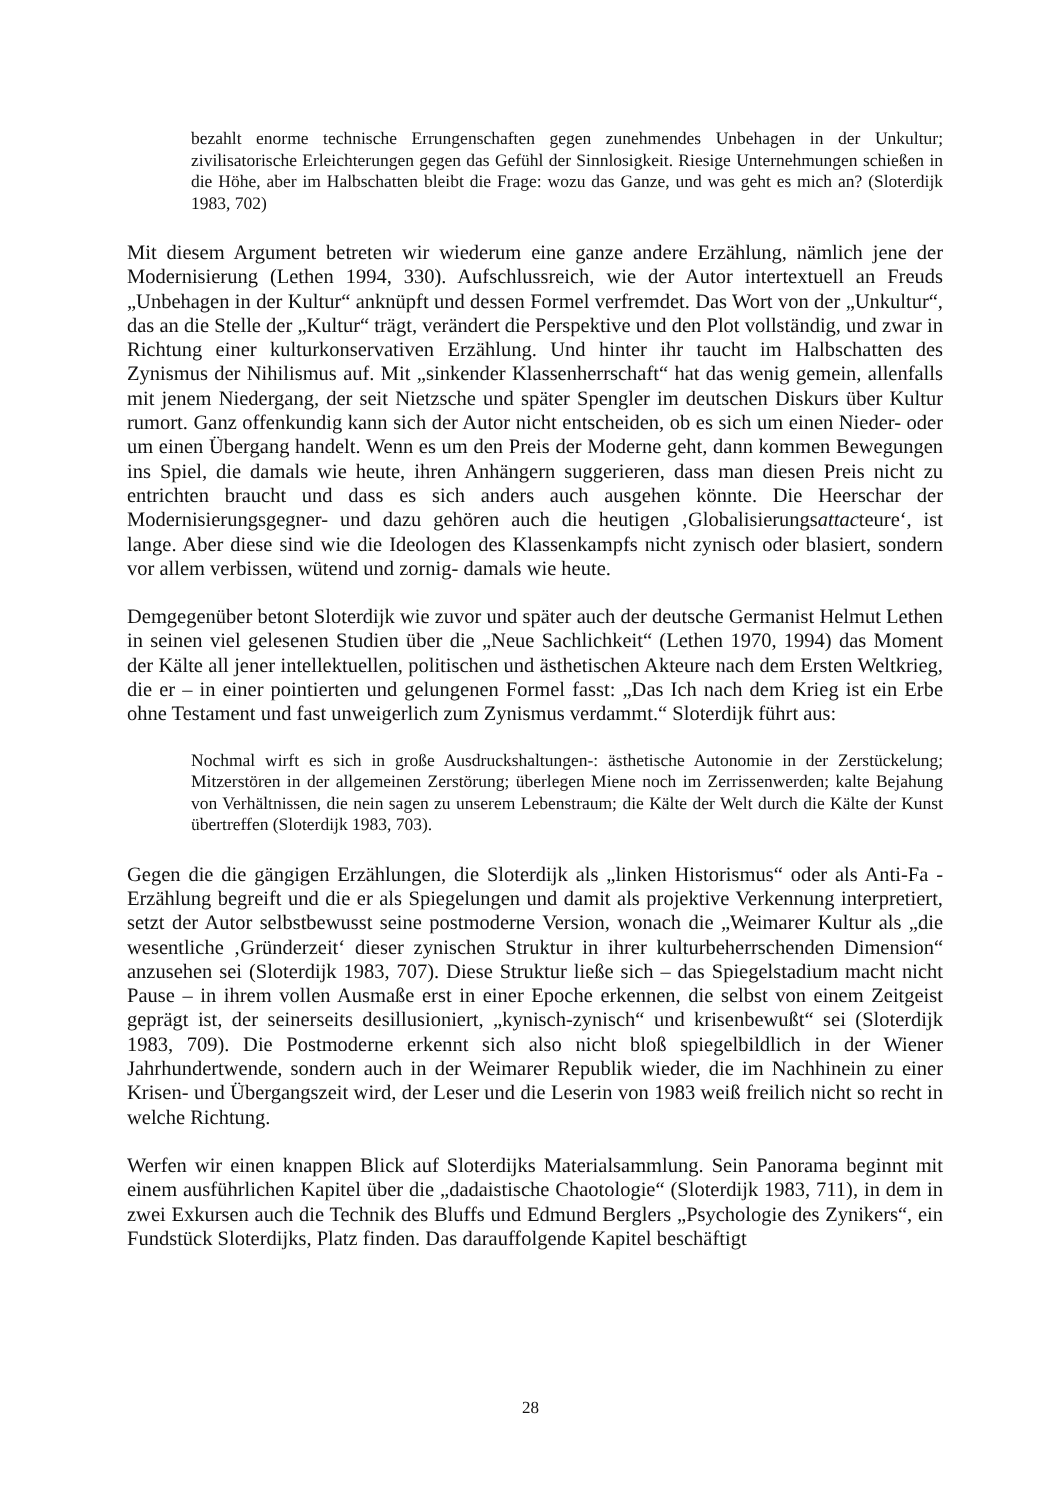bezahlt enorme technische Errungenschaften gegen zunehmendes Unbehagen in der Unkultur; zivilisatorische Erleichterungen gegen das Gefühl der Sinnlosigkeit. Riesige Unternehmungen schießen in die Höhe, aber im Halbschatten bleibt die Frage: wozu das Ganze, und was geht es mich an? (Sloterdijk 1983, 702)
Mit diesem Argument betreten wir wiederum eine ganze andere Erzählung, nämlich jene der Modernisierung (Lethen 1994, 330). Aufschlussreich, wie der Autor intertextuell an Freuds „Unbehagen in der Kultur“ anknüpft und dessen Formel verfremdet. Das Wort von der „Unkultur“, das an die Stelle der „Kultur“ trägt, verändert die Perspektive und den Plot vollständig, und zwar in Richtung einer kulturkonservativen Erzählung. Und hinter ihr taucht im Halbschatten des Zynismus der Nihilismus auf. Mit „sinkender Klassenherrschaft“ hat das wenig gemein, allenfalls mit jenem Niedergang, der seit Nietzsche und später Spengler im deutschen Diskurs über Kultur rumort. Ganz offenkundig kann sich der Autor nicht entscheiden, ob es sich um einen Nieder- oder um einen Übergang handelt. Wenn es um den Preis der Moderne geht, dann kommen Bewegungen ins Spiel, die damals wie heute, ihren Anhängern suggerieren, dass man diesen Preis nicht zu entrichten braucht und dass es sich anders auch ausgehen könnte. Die Heerschar der Modernisierungsgegner- und dazu gehören auch die heutigen ‚Globalisierungsattacteure‘, ist lange. Aber diese sind wie die Ideologen des Klassenkampfs nicht zynisch oder blasiert, sondern vor allem verbissen, wütend und zornig- damals wie heute.
Demgegenüber betont Sloterdijk wie zuvor und später auch der deutsche Germanist Helmut Lethen in seinen viel gelesenen Studien über die „Neue Sachlichkeit“ (Lethen 1970, 1994) das Moment der Kälte all jener intellektuellen, politischen und ästhetischen Akteure nach dem Ersten Weltkrieg, die er – in einer pointierten und gelungenen Formel fasst: „Das Ich nach dem Krieg ist ein Erbe ohne Testament und fast unweigerlich zum Zynismus verdammt.“ Sloterdijk führt aus:
Nochmal wirft es sich in große Ausdruckshaltungen-: ästhetische Autonomie in der Zerstückelung; Mitzerstören in der allgemeinen Zerstörung; überlegen Miene noch im Zerrissenwerden; kalte Bejahung von Verhältnissen, die nein sagen zu unserem Lebenstraum; die Kälte der Welt durch die Kälte der Kunst übertreffen (Sloterdijk 1983, 703).
Gegen die die gängigen Erzählungen, die Sloterdijk als „linken Historismus“ oder als Anti-Fa -Erzählung begreift und die er als Spiegelungen und damit als projektive Verkennung interpretiert, setzt der Autor selbstbewusst seine postmoderne Version, wonach die „Weimarer Kultur als „die wesentliche ‚Gründerzeit‘ dieser zynischen Struktur in ihrer kulturbeherrschenden Dimension“ anzusehen sei (Sloterdijk 1983, 707). Diese Struktur ließe sich – das Spiegelstadium macht nicht Pause – in ihrem vollen Ausmaße erst in einer Epoche erkennen, die selbst von einem Zeitgeist geprägt ist, der seinerseits desillusioniert, „kynisch-zynisch“ und krisenbewußt“ sei (Sloterdijk 1983, 709). Die Postmoderne erkennt sich also nicht bloß spiegelbildlich in der Wiener Jahrhundertwende, sondern auch in der Weimarer Republik wieder, die im Nachhinein zu einer Krisen- und Übergangszeit wird, der Leser und die Leserin von 1983 weiß freilich nicht so recht in welche Richtung.
Werfen wir einen knappen Blick auf Sloterdijks Materialsammlung. Sein Panorama beginnt mit einem ausführlichen Kapitel über die „dadaistische Chaotologie“ (Sloterdijk 1983, 711), in dem in zwei Exkursen auch die Technik des Bluffs und Edmund Berglers „Psychologie des Zynikers“, ein Fundstück Sloterdijks, Platz finden. Das darauffolgende Kapitel beschäftigt
28